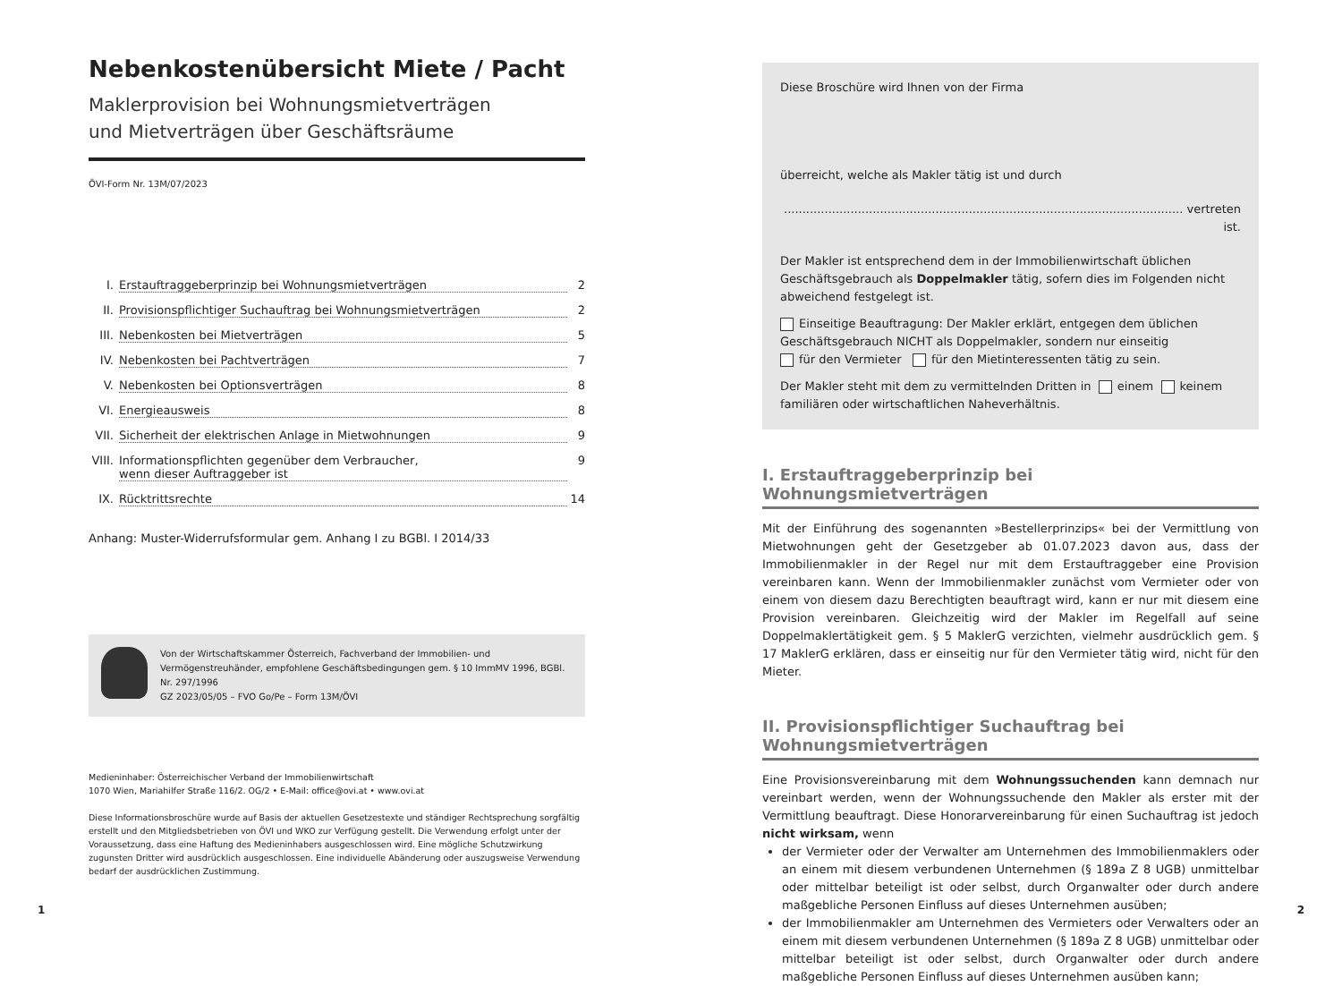Nebenkostenübersicht Miete / Pacht
Maklerprovision bei Wohnungsmietverträgen
und Mietverträgen über Geschäftsräume
ÖVI-Form Nr. 13M/07/2023
I. Erstauftraggeberprinzip bei Wohnungsmietverträgen 2
II. Provisionspflichtiger Suchauftrag bei Wohnungsmietverträgen 2
III. Nebenkosten bei Mietverträgen 5
IV. Nebenkosten bei Pachtverträgen 7
V. Nebenkosten bei Optionsverträgen 8
VI. Energieausweis 8
VII. Sicherheit der elektrischen Anlage in Mietwohnungen 9
VIII. Informationspflichten gegenüber dem Verbraucher,
wenn dieser Auftraggeber ist 9
IX. Rücktrittsrechte 14
Anhang: Muster-Widerrufsformular gem. Anhang I zu BGBl. I 2014/33
Von der Wirtschaftskammer Österreich, Fachverband der Immobilien- und Vermögenstreuhänder, empfohlene Geschäftsbedingungen gem. § 10 ImmMV 1996, BGBl. Nr. 297/1996
GZ 2023/05/05 – FVO Go/Pe – Form 13M/ÖVI
Medieninhaber: Österreichischer Verband der Immobilienwirtschaft
1070 Wien, Mariahilfer Straße 116/2. OG/2 • E-Mail: office@ovi.at • www.ovi.at
Diese Informationsbroschüre wurde auf Basis der aktuellen Gesetzestexte und ständiger Rechtsprechung sorgfältig erstellt und den Mitgliedsbetrieben von ÖVI und WKO zur Verfügung gestellt. Die Verwendung erfolgt unter der Voraussetzung, dass eine Haftung des Medieninhabers ausgeschlossen wird. Eine mögliche Schutzwirkung zugunsten Dritter wird ausdrücklich ausgeschlossen. Eine individuelle Abänderung oder auszugsweise Verwendung bedarf der ausdrücklichen Zustimmung.
1
Diese Broschüre wird Ihnen von der Firma
überreicht, welche als Makler tätig ist und durch
............................................................................................................ vertreten ist.
Der Makler ist entsprechend dem in der Immobilienwirtschaft üblichen Geschäftsgebrauch als Doppelmakler tätig, sofern dies im Folgenden nicht abweichend festgelegt ist.
Einseitige Beauftragung: Der Makler erklärt, entgegen dem üblichen Geschäftsgebrauch NICHT als Doppelmakler, sondern nur einseitig
für den Vermieter für den Mietinteressenten tätig zu sein.
Der Makler steht mit dem zu vermittelnden Dritten in einem keinem familiären oder wirtschaftlichen Naheverhältnis.
I. Erstauftraggeberprinzip bei Wohnungsmietverträgen
Mit der Einführung des sogenannten »Bestellerprinzips« bei der Vermittlung von Mietwohnungen geht der Gesetzgeber ab 01.07.2023 davon aus, dass der Immobilienmakler in der Regel nur mit dem Erstauftraggeber eine Provision vereinbaren kann. Wenn der Immobilienmakler zunächst vom Vermieter oder von einem von diesem dazu Berechtigten beauftragt wird, kann er nur mit diesem eine Provision vereinbaren. Gleichzeitig wird der Makler im Regelfall auf seine Doppelmaklertätigkeit gem. § 5 MaklerG verzichten, vielmehr ausdrücklich gem. § 17 MaklerG erklären, dass er einseitig nur für den Vermieter tätig wird, nicht für den Mieter.
II. Provisionspflichtiger Suchauftrag bei Wohnungsmietverträgen
Eine Provisionsvereinbarung mit dem Wohnungssuchenden kann demnach nur vereinbart werden, wenn der Wohnungssuchende den Makler als erster mit der Vermittlung beauftragt. Diese Honorarvereinbarung für einen Suchauftrag ist jedoch nicht wirksam, wenn
der Vermieter oder der Verwalter am Unternehmen des Immobilienmaklers oder an einem mit diesem verbundenen Unternehmen (§ 189a Z 8 UGB) unmittelbar oder mittelbar beteiligt ist oder selbst, durch Organwalter oder durch andere maßgebliche Personen Einfluss auf dieses Unternehmen ausüben;
der Immobilienmakler am Unternehmen des Vermieters oder Verwalters oder an einem mit diesem verbundenen Unternehmen (§ 189a Z 8 UGB) unmittelbar oder mittelbar beteiligt ist oder selbst, durch Organwalter oder durch andere maßgebliche Personen Einfluss auf dieses Unternehmen ausüben kann;
2